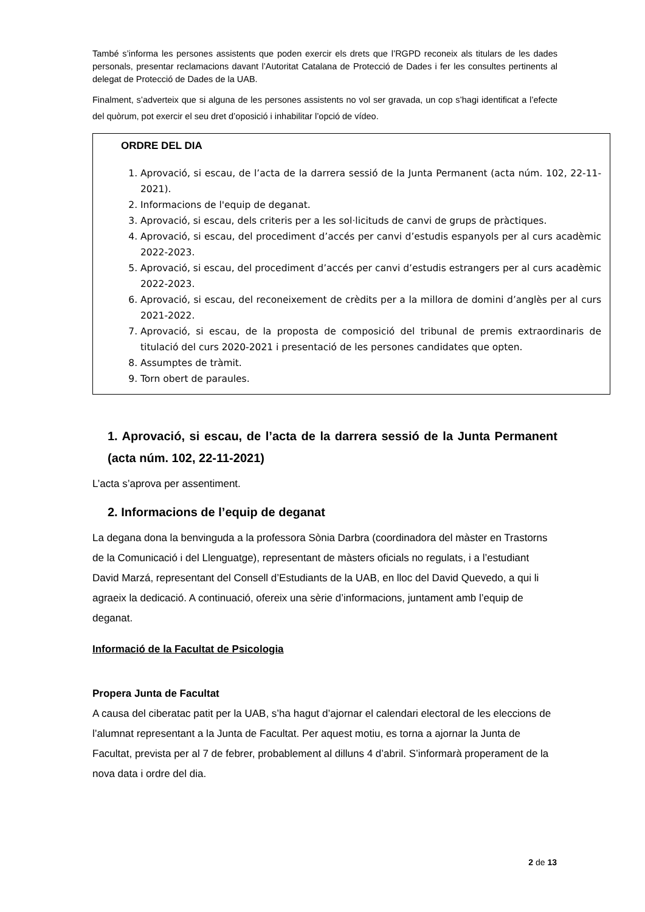També s’informa les persones assistents que poden exercir els drets que l’RGPD reconeix als titulars de les dades personals, presentar reclamacions davant l’Autoritat Catalana de Protecció de Dades i fer les consultes pertinents al delegat de Protecció de Dades de la UAB.
Finalment, s’adverteix que si alguna de les persones assistents no vol ser gravada, un cop s’hagi identificat a l’efecte del quòrum, pot exercir el seu dret d’oposició i inhabilitar l’opció de vídeo.
ORDRE DEL DIA
1. Aprovació, si escau, de l’acta de la darrera sessió de la Junta Permanent (acta núm. 102, 22-11-2021).
2. Informacions de l'equip de deganat.
3. Aprovació, si escau, dels criteris per a les sol·licituds de canvi de grups de pràctiques.
4. Aprovació, si escau, del procediment d’accés per canvi d’estudis espanyols per al curs acadèmic 2022-2023.
5. Aprovació, si escau, del procediment d’accés per canvi d’estudis estrangers per al curs acadèmic 2022-2023.
6. Aprovació, si escau, del reconeixement de crèdits per a la millora de domini d’anglès per al curs 2021-2022.
7. Aprovació, si escau, de la proposta de composició del tribunal de premis extraordinaris de titulació del curs 2020-2021 i presentació de les persones candidates que opten.
8. Assumptes de tràmit.
9. Torn obert de paraules.
1. Aprovació, si escau, de l’acta de la darrera sessió de la Junta Permanent (acta núm. 102, 22-11-2021)
L’acta s’aprova per assentiment.
2. Informacions de l’equip de deganat
La degana dona la benvinguda a la professora Sònia Darbra (coordinadora del màster en Trastorns de la Comunicació i del Llenguatge), representant de màsters oficials no regulats, i a l’estudiant David Marzá, representant del Consell d’Estudiants de la UAB, en lloc del David Quevedo, a qui li agraeix la dedicació. A continuació, ofereix una sèrie d’informacions, juntament amb l’equip de deganat.
Informació de la Facultat de Psicologia
Propera Junta de Facultat
A causa del ciberatac patit per la UAB, s’ha hagut d’ajornar el calendari electoral de les eleccions de l’alumnat representant a la Junta de Facultat. Per aquest motiu, es torna a ajornar la Junta de Facultat, prevista per al 7 de febrer, probablement al dilluns 4 d’abril. S’informarà properament de la nova data i ordre del dia.
2 de 13